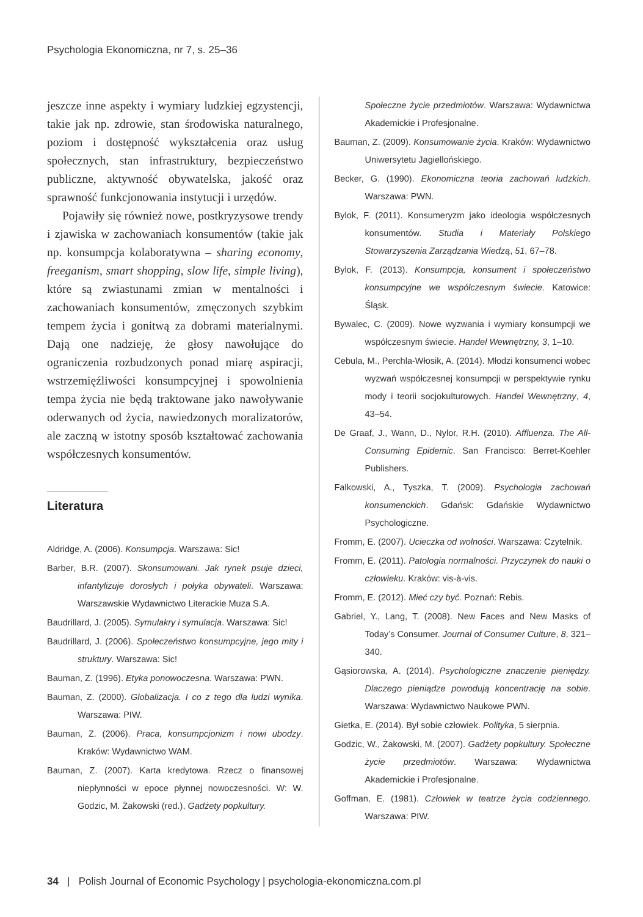Psychologia Ekonomiczna, nr 7, s. 25–36
jeszcze inne aspekty i wymiary ludzkiej egzystencji, takie jak np. zdrowie, stan środowiska naturalnego, poziom i dostępność wykształcenia oraz usług społecznych, stan infrastruktury, bezpieczeństwo publiczne, aktywność obywatelska, jakość oraz sprawność funkcjonowania instytucji i urzędów.
Pojawiły się również nowe, postkryzysowe trendy i zjawiska w zachowaniach konsumentów (takie jak np. konsumpcja kolaboratywna – sharing economy, freeganism, smart shopping, slow life, simple living), które są zwiastunami zmian w mentalności i zachowaniach konsumentów, zmęczonych szybkim tempem życia i gonitwą za dobrami materialnymi. Dają one nadzieję, że głosy nawołujące do ograniczenia rozbudzonych ponad miarę aspiracji, wstrzemięźliwości konsumpcyjnej i spowolnienia tempa życia nie będą traktowane jako nawoływanie oderwanych od życia, nawiedzonych moralizatorów, ale zaczną w istotny sposób kształtować zachowania współczesnych konsumentów.
Literatura
Aldridge, A. (2006). Konsumpcja. Warszawa: Sic!
Barber, B.R. (2007). Skonsumowani. Jak rynek psuje dzieci, infantylizuje dorosłych i połyka obywateli. Warszawa: Warszawskie Wydawnictwo Literackie Muza S.A.
Baudrillard, J. (2005). Symulakry i symulacja. Warszawa: Sic!
Baudrillard, J. (2006). Społeczeństwo konsumpcyjne, jego mity i struktury. Warszawa: Sic!
Bauman, Z. (1996). Etyka ponowoczesna. Warszawa: PWN.
Bauman, Z. (2000). Globalizacja. I co z tego dla ludzi wynika. Warszawa: PIW.
Bauman, Z. (2006). Praca, konsumpcjonizm i nowi ubodzy. Kraków: Wydawnictwo WAM.
Bauman, Z. (2007). Karta kredytowa. Rzecz o finansowej niepłynności w epoce płynnej nowoczesności. W: W. Godzic, M. Żakowski (red.), Gadżety popkultury.
Społeczne życie przedmiotów. Warszawa: Wydawnictwa Akademickie i Profesjonalne.
Bauman, Z. (2009). Konsumowanie życia. Kraków: Wydawnictwo Uniwersytetu Jagiellońskiego.
Becker, G. (1990). Ekonomiczna teoria zachowań ludzkich. Warszawa: PWN.
Bylok, F. (2011). Konsumeryzm jako ideologia współczesnych konsumentów. Studia i Materiały Polskiego Stowarzyszenia Zarządzania Wiedzą, 51, 67–78.
Bylok, F. (2013). Konsumpcja, konsument i społeczeństwo konsumpcyjne we współczesnym świecie. Katowice: Śląsk.
Bywalec, C. (2009). Nowe wyzwania i wymiary konsumpcji we współczesnym świecie. Handel Wewnętrzny, 3, 1–10.
Cebula, M., Perchla-Włosik, A. (2014). Młodzi konsumenci wobec wyzwań współczesnej konsumpcji w perspektywie rynku mody i teorii socjokulturowych. Handel Wewnętrzny, 4, 43–54.
De Graaf, J., Wann, D., Nylor, R.H. (2010). Affluenza. The All-Consuming Epidemic. San Francisco: Berret-Koehler Publishers.
Falkowski, A., Tyszka, T. (2009). Psychologia zachowań konsumenckich. Gdańsk: Gdańskie Wydawnictwo Psychologiczne.
Fromm, E. (2007). Ucieczka od wolności. Warszawa: Czytelnik.
Fromm, E. (2011). Patologia normalności. Przyczynek do nauki o człowieku. Kraków: vis-à-vis.
Fromm, E. (2012). Mieć czy być. Poznań: Rebis.
Gabriel, Y., Lang, T. (2008). New Faces and New Masks of Today’s Consumer. Journal of Consumer Culture, 8, 321–340.
Gąsiorowska, A. (2014). Psychologiczne znaczenie pieniędzy. Dlaczego pieniądze powodują koncentrację na sobie. Warszawa: Wydawnictwo Naukowe PWN.
Gietka, E. (2014). Był sobie człowiek. Polityka, 5 sierpnia.
Godzic, W., Żakowski, M. (2007). Gadżety popkultury. Społeczne życie przedmiotów. Warszawa: Wydawnictwa Akademickie i Profesjonalne.
Goffman, E. (1981). Człowiek w teatrze życia codziennego. Warszawa: PIW.
34 | Polish Journal of Economic Psychology | psychologia-ekonomiczna.com.pl